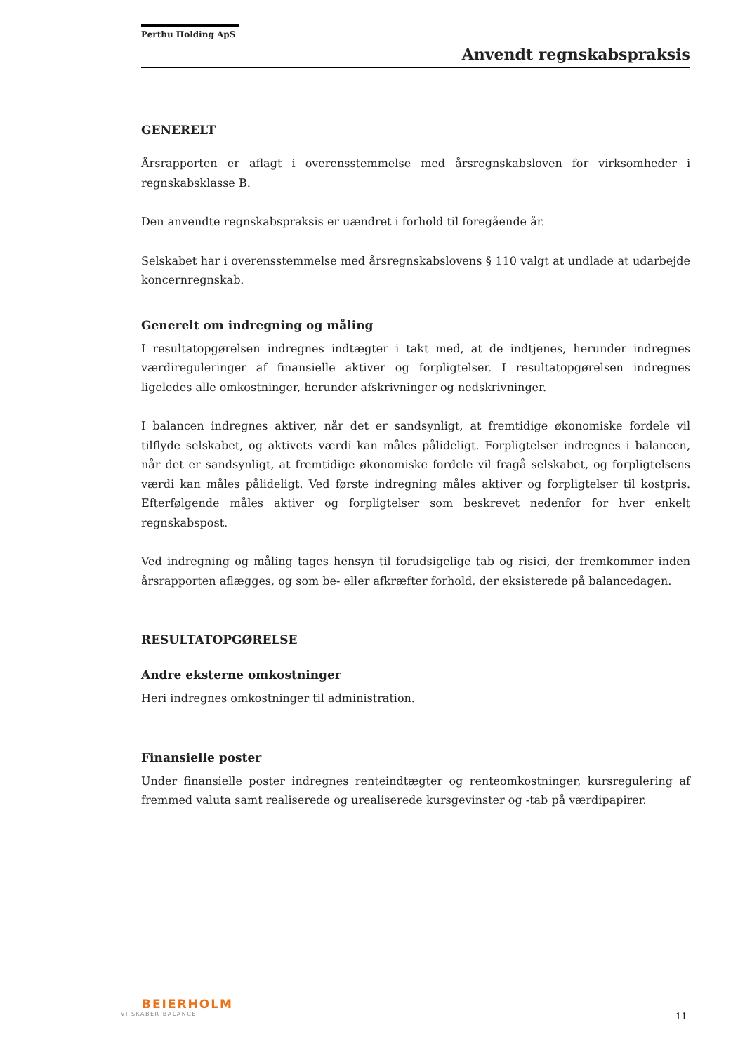Perthu Holding ApS
Anvendt regnskabspraksis
GENERELT
Årsrapporten er aflagt i overensstemmelse med årsregnskabsloven for virksomheder i regnskabsklasse B.
Den anvendte regnskabspraksis er uændret i forhold til foregående år.
Selskabet har i overensstemmelse med årsregnskabslovens § 110 valgt at undlade at udarbejde koncernregnskab.
Generelt om indregning og måling
I resultatopgørelsen indregnes indtægter i takt med, at de indtjenes, herunder indregnes værdireguleringer af finansielle aktiver og forpligtelser. I resultatopgørelsen indregnes ligeledes alle omkostninger, herunder afskrivninger og nedskrivninger.
I balancen indregnes aktiver, når det er sandsynligt, at fremtidige økonomiske fordele vil tilflyde selskabet, og aktivets værdi kan måles pålideligt. Forpligtelser indregnes i balancen, når det er sandsynligt, at fremtidige økonomiske fordele vil fragå selskabet, og forpligtelsens værdi kan måles pålideligt. Ved første indregning måles aktiver og forpligtelser til kostpris. Efterfølgende måles aktiver og forpligtelser som beskrevet nedenfor for hver enkelt regnskabspost.
Ved indregning og måling tages hensyn til forudsigelige tab og risici, der fremkommer inden årsrapporten aflægges, og som be- eller afkræfter forhold, der eksisterede på balancedagen.
RESULTATOPGØRELSE
Andre eksterne omkostninger
Heri indregnes omkostninger til administration.
Finansielle poster
Under finansielle poster indregnes renteindtægter og renteomkostninger, kursregulering af fremmed valuta samt realiserede og urealiserede kursgevinster og -tab på værdipapirer.
BEIERHOLM
VI SKABER BALANCE
11